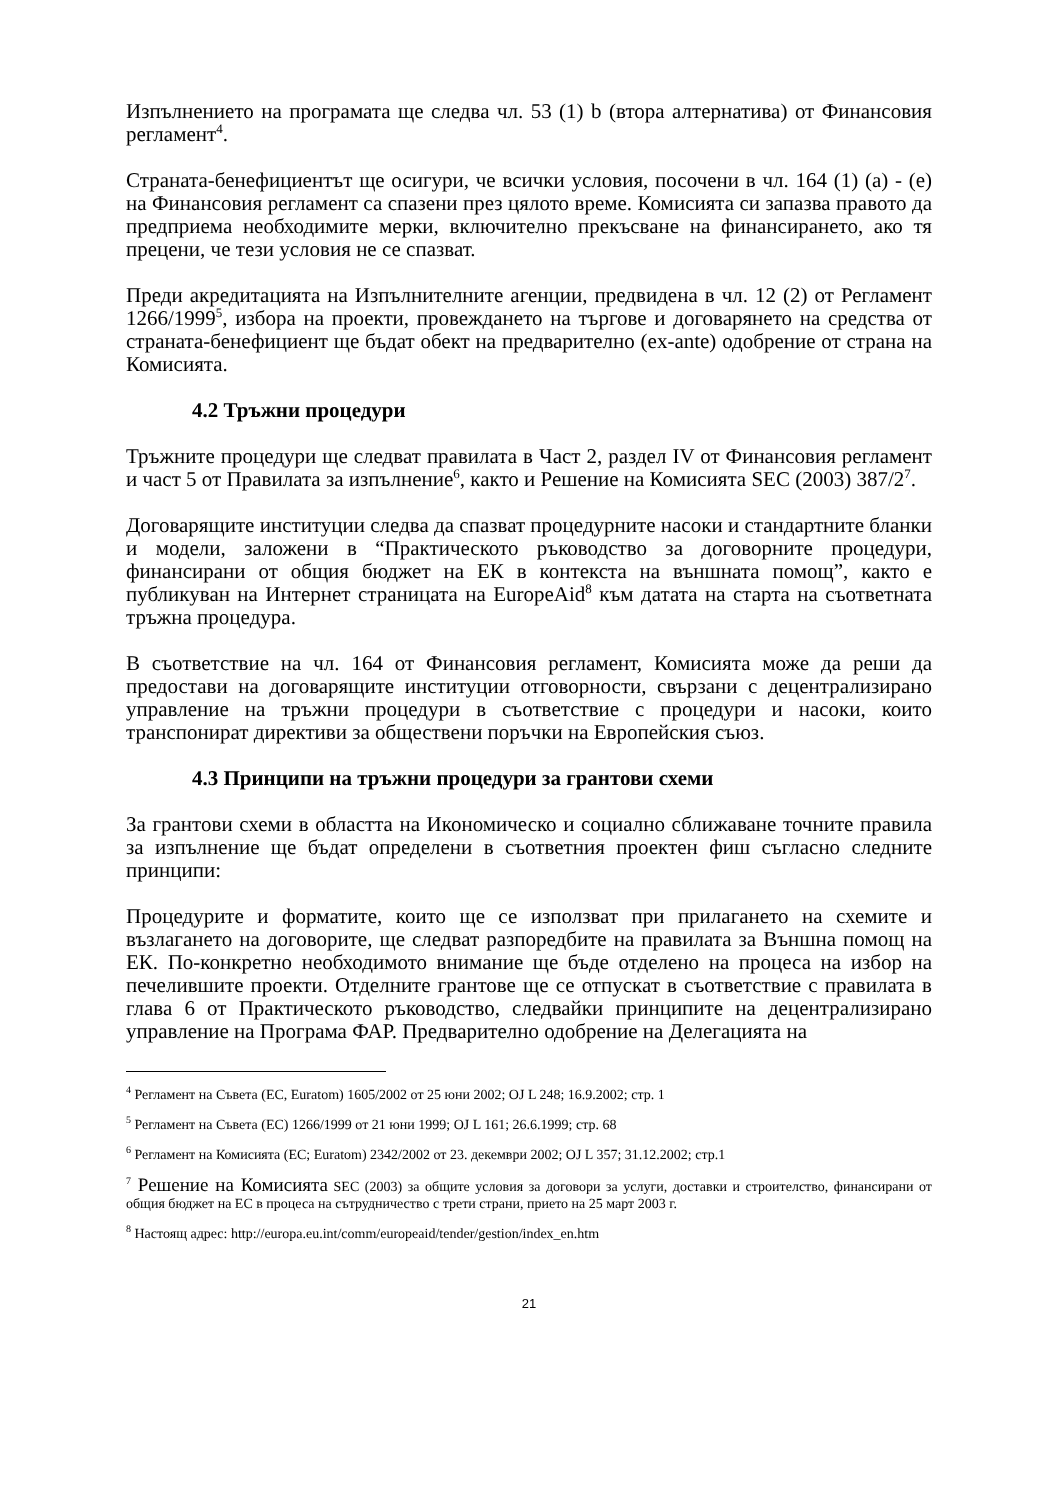Изпълнението на програмата ще следва чл. 53 (1) b (втора алтернатива) от Финансовия регламент<sup>4</sup>.
Страната-бенефициентът ще осигури, че всички условия, посочени в чл. 164 (1) (a) - (e) на Финансовия регламент са спазени през цялото време. Комисията си запазва правото да предприема необходимите мерки, включително прекъсване на финансирането, ако тя прецени, че тези условия не се спазват.
Преди акредитацията на Изпълнителните агенции, предвидена в чл. 12 (2) от Регламент 1266/1999<sup>5</sup>, избора на проекти, провеждането на търгове и договарянето на средства от страната-бенефициент ще бъдат обект на предварително (ex-ante) одобрение от страна на Комисията.
4.2 Тръжни процедури
Тръжните процедури ще следват правилата в Част 2, раздел IV от Финансовия регламент и част 5 от Правилата за изпълнение<sup>6</sup>, както и Решение на Комисията SEC (2003) 387/2<sup>7</sup>.
Договарящите институции следва да спазват процедурните насоки и стандартните бланки и модели, заложени в “Практическото ръководство за договорните процедури, финансирани от общия бюджет на ЕК в контекста на външната помощ”, както е публикуван на Интернет страницата на EuropeAid<sup>8</sup> към датата на старта на съответната тръжна процедура.
В съответствие на чл. 164 от Финансовия регламент, Комисията може да реши да предостави на договарящите институции отговорности, свързани с децентрализирано управление на тръжни процедури в съответствие с процедури и насоки, които транспонират директиви за обществени поръчки на Европейския съюз.
4.3 Принципи на тръжни процедури за грантови схеми
За грантови схеми в областта на Икономическо и социално сближаване точните правила за изпълнение ще бъдат определени в съответния проектен фиш съгласно следните принципи:
Процедурите и форматите, които ще се използват при прилагането на схемите и възлагането на договорите, ще следват разпоредбите на правилата за Външна помощ на ЕК. По-конкретно необходимото внимание ще бъде отделено на процеса на избор на печелившите проекти. Отделните грантове ще се отпускат в съответствие с правилата в глава 6 от Практическото ръководство, следвайки принципите на децентрализирано управление на Програма ФАР. Предварително одобрение на Делегацията на
<sup>4</sup> Регламент на Съвета (EC, Euratom) 1605/2002 от 25 юни 2002; OJ L 248; 16.9.2002; стр. 1
<sup>5</sup> Регламент на Съвета (ЕС) 1266/1999 от 21 юни 1999; OJ L 161; 26.6.1999; стр. 68
<sup>6</sup> Регламент на Комисията (EC; Euratom) 2342/2002 от 23. декември 2002; OJ L 357; 31.12.2002; стр.1
<sup>7</sup> Решение на Комисията SEC (2003) за общите условия за договори за услуги, доставки и строителство, финансирани от общия бюджет на ЕС в процеса на сътрудничество с трети страни, прието на 25 март 2003 г.
<sup>8</sup> Настоящ адрес: http://europa.eu.int/comm/europeaid/tender/gestion/index_en.htm
21